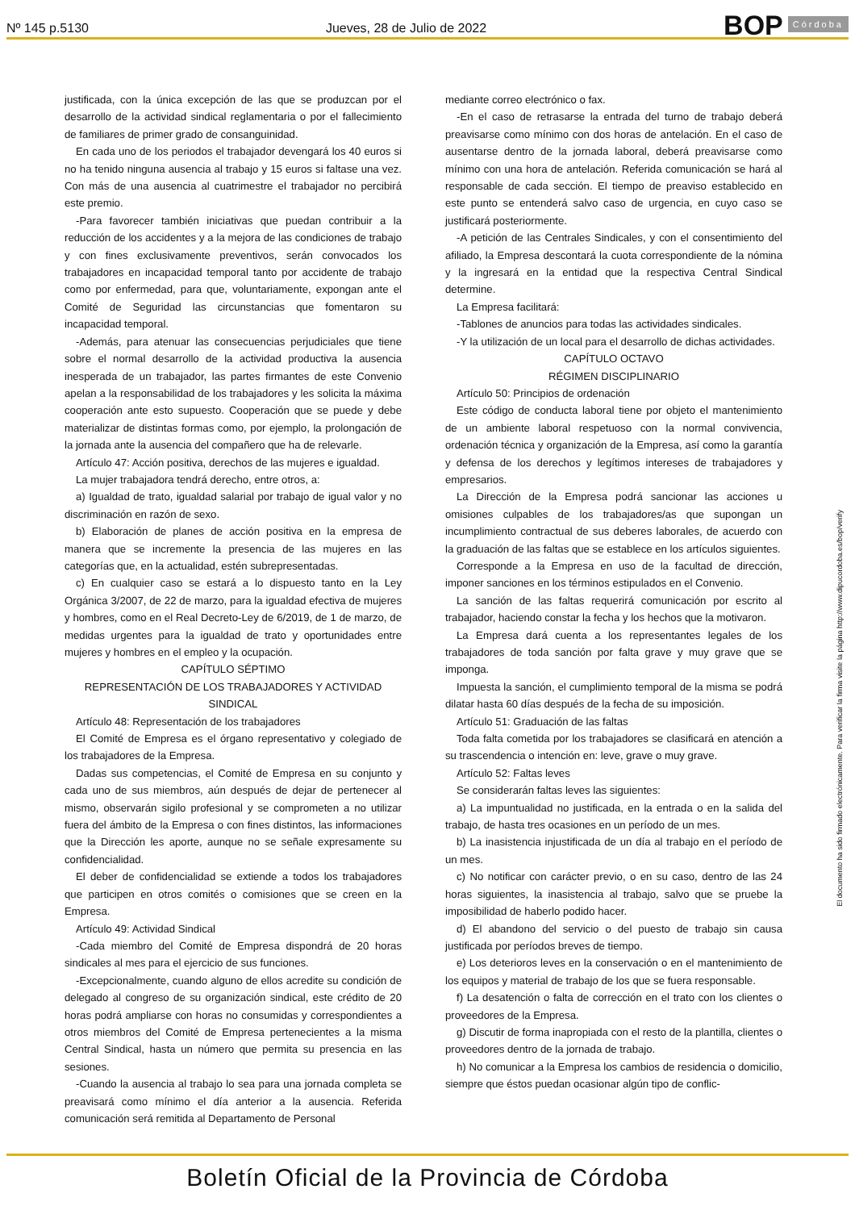Nº 145 p.5130
Jueves, 28 de Julio de 2022
BOP Córdoba
justificada, con la única excepción de las que se produzcan por el desarrollo de la actividad sindical reglamentaria o por el fallecimiento de familiares de primer grado de consanguinidad.
En cada uno de los periodos el trabajador devengará los 40 euros si no ha tenido ninguna ausencia al trabajo y 15 euros si faltase una vez. Con más de una ausencia al cuatrimestre el trabajador no percibirá este premio.
-Para favorecer también iniciativas que puedan contribuir a la reducción de los accidentes y a la mejora de las condiciones de trabajo y con fines exclusivamente preventivos, serán convocados los trabajadores en incapacidad temporal tanto por accidente de trabajo como por enfermedad, para que, voluntariamente, expongan ante el Comité de Seguridad las circunstancias que fomentaron su incapacidad temporal.
-Además, para atenuar las consecuencias perjudiciales que tiene sobre el normal desarrollo de la actividad productiva la ausencia inesperada de un trabajador, las partes firmantes de este Convenio apelan a la responsabilidad de los trabajadores y les solicita la máxima cooperación ante esto supuesto. Cooperación que se puede y debe materializar de distintas formas como, por ejemplo, la prolongación de la jornada ante la ausencia del compañero que ha de relevarle.
Artículo 47: Acción positiva, derechos de las mujeres e igualdad.
La mujer trabajadora tendrá derecho, entre otros, a:
a) Igualdad de trato, igualdad salarial por trabajo de igual valor y no discriminación en razón de sexo.
b) Elaboración de planes de acción positiva en la empresa de manera que se incremente la presencia de las mujeres en las categorías que, en la actualidad, estén subrepresentadas.
c) En cualquier caso se estará a lo dispuesto tanto en la Ley Orgánica 3/2007, de 22 de marzo, para la igualdad efectiva de mujeres y hombres, como en el Real Decreto-Ley de 6/2019, de 1 de marzo, de medidas urgentes para la igualdad de trato y oportunidades entre mujeres y hombres en el empleo y la ocupación.
CAPÍTULO SÉPTIMO
REPRESENTACIÓN DE LOS TRABAJADORES Y ACTIVIDAD SINDICAL
Artículo 48: Representación de los trabajadores
El Comité de Empresa es el órgano representativo y colegiado de los trabajadores de la Empresa.
Dadas sus competencias, el Comité de Empresa en su conjunto y cada uno de sus miembros, aún después de dejar de pertenecer al mismo, observarán sigilo profesional y se comprometen a no utilizar fuera del ámbito de la Empresa o con fines distintos, las informaciones que la Dirección les aporte, aunque no se señale expresamente su confidencialidad.
El deber de confidencialidad se extiende a todos los trabajadores que participen en otros comités o comisiones que se creen en la Empresa.
Artículo 49: Actividad Sindical
-Cada miembro del Comité de Empresa dispondrá de 20 horas sindicales al mes para el ejercicio de sus funciones.
-Excepcionalmente, cuando alguno de ellos acredite su condición de delegado al congreso de su organización sindical, este crédito de 20 horas podrá ampliarse con horas no consumidas y correspondientes a otros miembros del Comité de Empresa pertenecientes a la misma Central Sindical, hasta un número que permita su presencia en las sesiones.
-Cuando la ausencia al trabajo lo sea para una jornada completa se preavisará como mínimo el día anterior a la ausencia. Referida comunicación será remitida al Departamento de Personal
mediante correo electrónico o fax.
-En el caso de retrasarse la entrada del turno de trabajo deberá preavisarse como mínimo con dos horas de antelación. En el caso de ausentarse dentro de la jornada laboral, deberá preavisarse como mínimo con una hora de antelación. Referida comunicación se hará al responsable de cada sección. El tiempo de preaviso establecido en este punto se entenderá salvo caso de urgencia, en cuyo caso se justificará posteriormente.
-A petición de las Centrales Sindicales, y con el consentimiento del afiliado, la Empresa descontará la cuota correspondiente de la nómina y la ingresará en la entidad que la respectiva Central Sindical determine.
La Empresa facilitará:
-Tablones de anuncios para todas las actividades sindicales.
-Y la utilización de un local para el desarrollo de dichas actividades.
CAPÍTULO OCTAVO
RÉGIMEN DISCIPLINARIO
Artículo 50: Principios de ordenación
Este código de conducta laboral tiene por objeto el mantenimiento de un ambiente laboral respetuoso con la normal convivencia, ordenación técnica y organización de la Empresa, así como la garantía y defensa de los derechos y legítimos intereses de trabajadores y empresarios.
La Dirección de la Empresa podrá sancionar las acciones u omisiones culpables de los trabajadores/as que supongan un incumplimiento contractual de sus deberes laborales, de acuerdo con la graduación de las faltas que se establece en los artículos siguientes.
Corresponde a la Empresa en uso de la facultad de dirección, imponer sanciones en los términos estipulados en el Convenio.
La sanción de las faltas requerirá comunicación por escrito al trabajador, haciendo constar la fecha y los hechos que la motivaron.
La Empresa dará cuenta a los representantes legales de los trabajadores de toda sanción por falta grave y muy grave que se imponga.
Impuesta la sanción, el cumplimiento temporal de la misma se podrá dilatar hasta 60 días después de la fecha de su imposición.
Artículo 51: Graduación de las faltas
Toda falta cometida por los trabajadores se clasificará en atención a su trascendencia o intención en: leve, grave o muy grave.
Artículo 52: Faltas leves
Se considerarán faltas leves las siguientes:
a) La impuntualidad no justificada, en la entrada o en la salida del trabajo, de hasta tres ocasiones en un período de un mes.
b) La inasistencia injustificada de un día al trabajo en el período de un mes.
c) No notificar con carácter previo, o en su caso, dentro de las 24 horas siguientes, la inasistencia al trabajo, salvo que se pruebe la imposibilidad de haberlo podido hacer.
d) El abandono del servicio o del puesto de trabajo sin causa justificada por períodos breves de tiempo.
e) Los deterioros leves en la conservación o en el mantenimiento de los equipos y material de trabajo de los que se fuera responsable.
f) La desatención o falta de corrección en el trato con los clientes o proveedores de la Empresa.
g) Discutir de forma inapropiada con el resto de la plantilla, clientes o proveedores dentro de la jornada de trabajo.
h) No comunicar a la Empresa los cambios de residencia o domicilio, siempre que éstos puedan ocasionar algún tipo de conflic-
El documento ha sido firmado electrónicamente. Para verificar la firma visite la página http://www.dipucordoba.es/bop/verify
Boletín Oficial de la Provincia de Córdoba